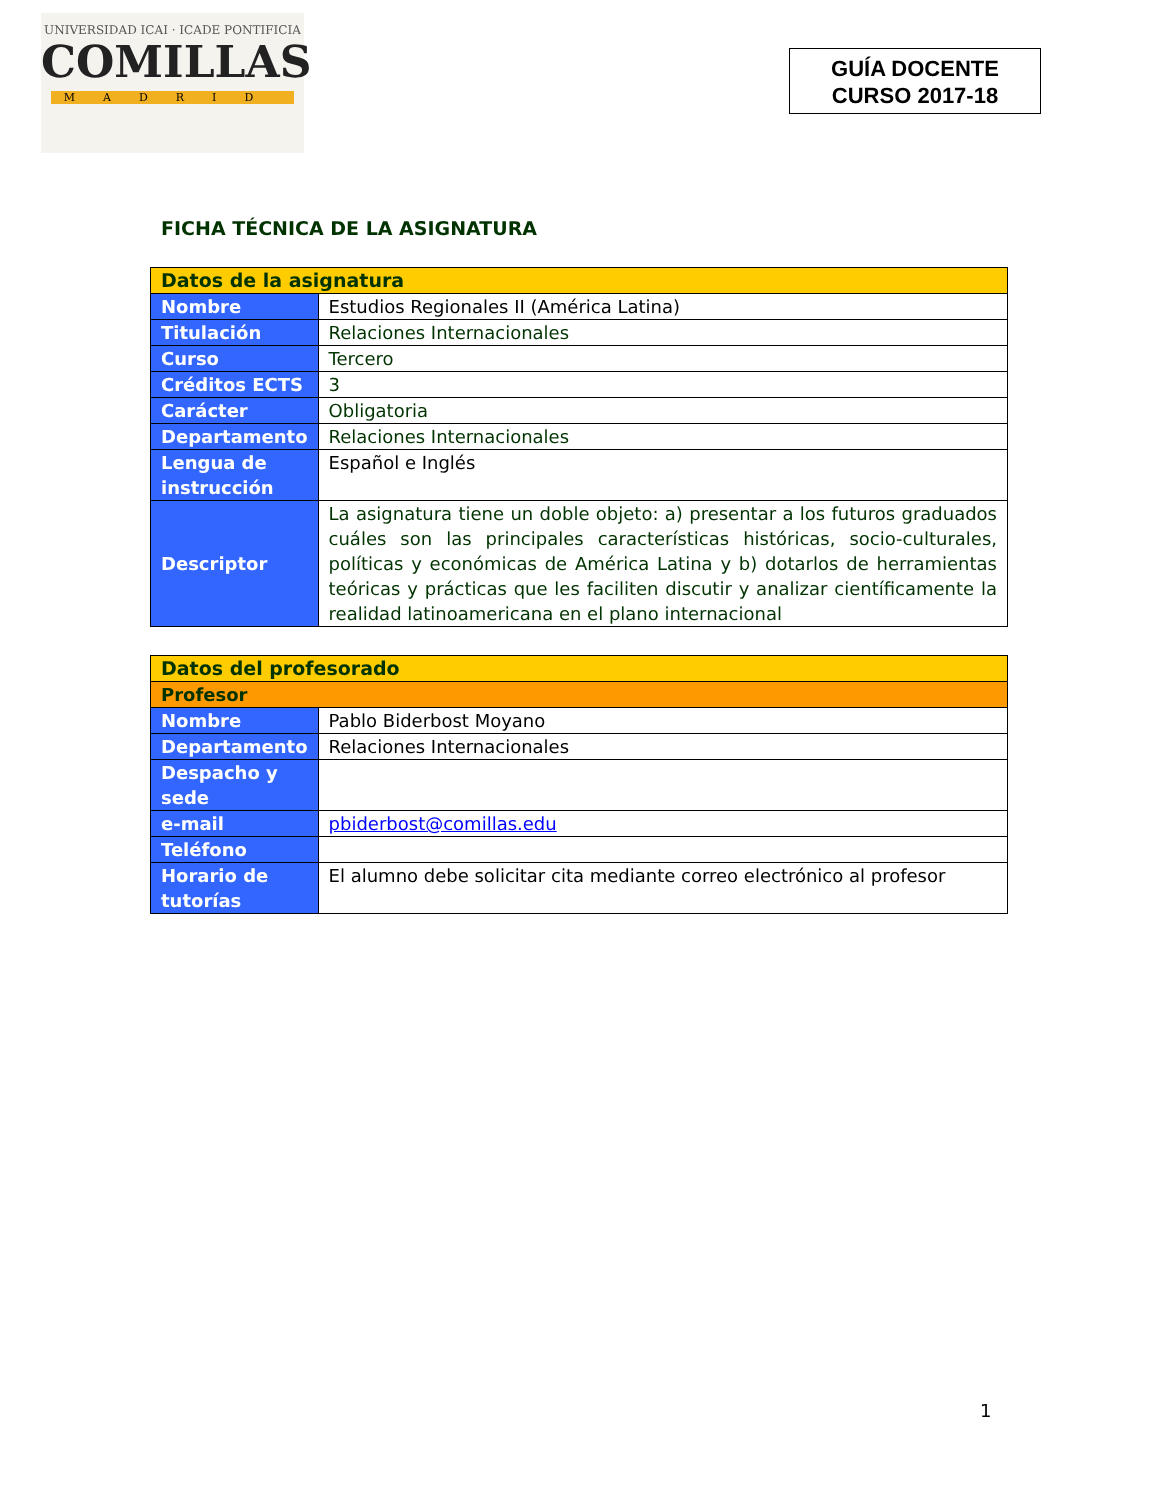UNIVERSIDAD ICAI · ICADE PONTIFICIA
COMILLAS
MADRID
GUÍA DOCENTE
CURSO 2017-18
FICHA TÉCNICA DE LA ASIGNATURA
| Datos de la asignatura | |
| --- | --- |
| Nombre | Estudios Regionales II (América Latina) |
| Titulación | Relaciones Internacionales |
| Curso | Tercero |
| Créditos ECTS | 3 |
| Carácter | Obligatoria |
| Departamento | Relaciones Internacionales |
| Lengua de instrucción | Español e Inglés |
| Descriptor | La asignatura tiene un doble objeto: a) presentar a los futuros graduados cuáles son las principales características históricas, socio-culturales, políticas y económicas de América Latina y b) dotarlos de herramientas teóricas y prácticas que les faciliten discutir y analizar científicamente la realidad latinoamericana en el plano internacional |
| Datos del profesorado | |
| --- | --- |
| Profesor | |
| Nombre | Pablo Biderbost Moyano |
| Departamento | Relaciones Internacionales |
| Despacho y sede | |
| e-mail | pbiderbost@comillas.edu |
| Teléfono | |
| Horario de tutorías | El alumno debe solicitar cita mediante correo electrónico al profesor |
1